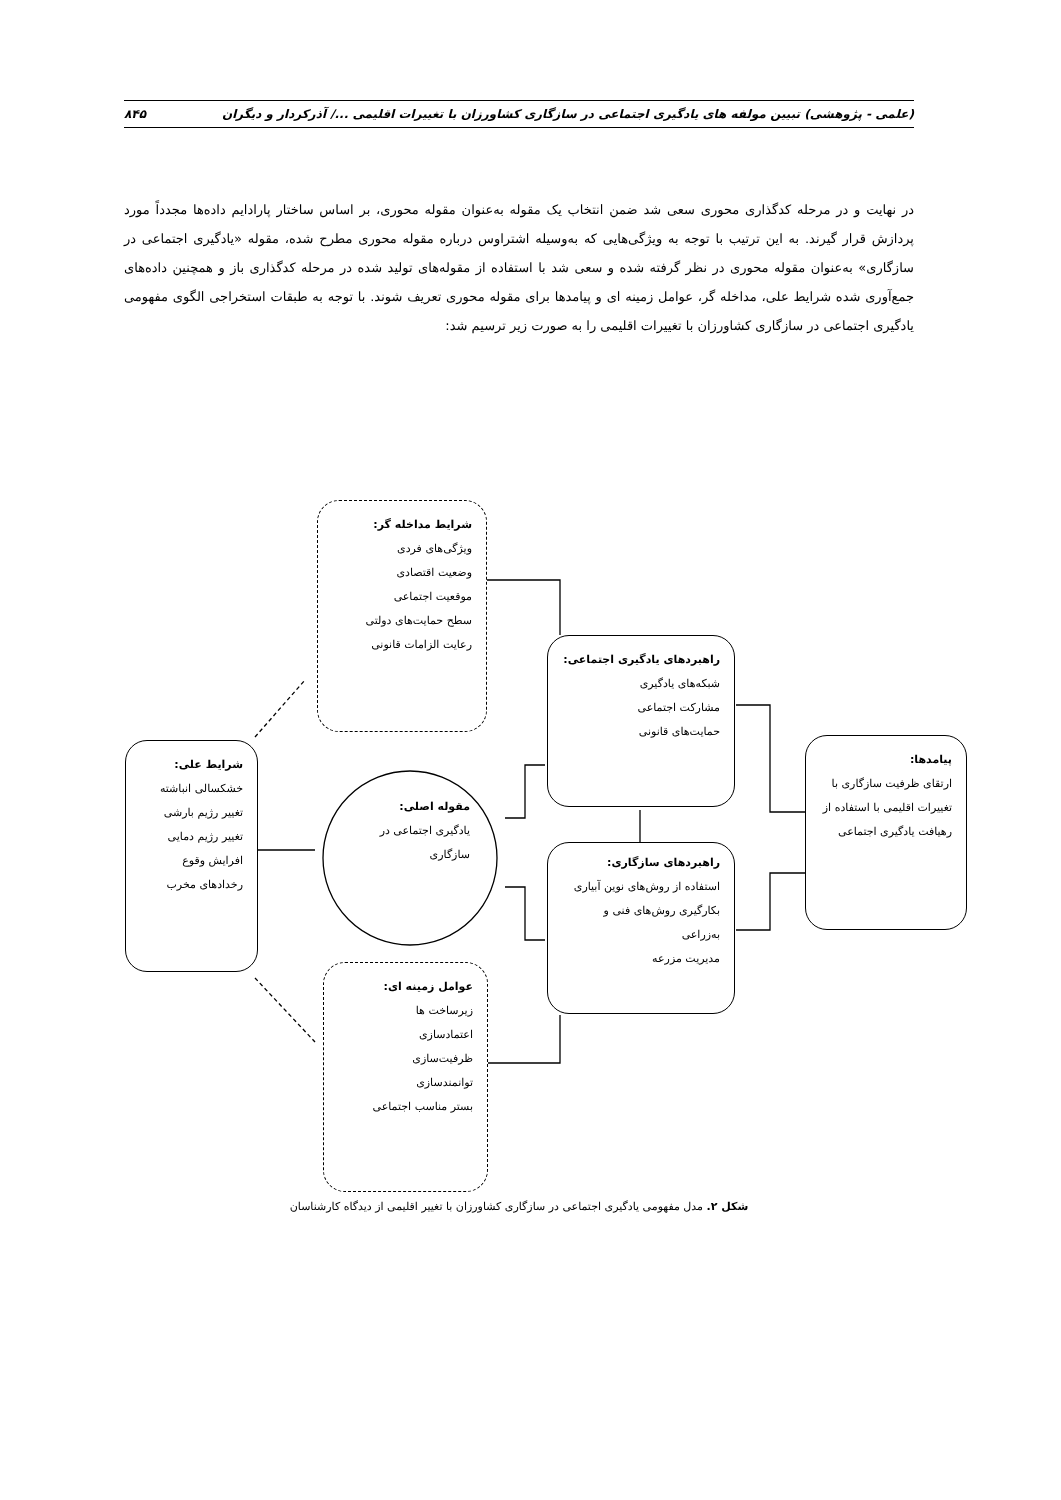(علمی - پژوهشی) تبیین مولفه های یادگیری اجتماعی در سازگاری کشاورزان با تغییرات اقلیمی .../ آذرکردار و دیگران ۸۴۵
در نهایت و در مرحله کدگذاری محوری سعی شد ضمن انتخاب یک مقوله به‌عنوان مقوله محوری، بر اساس ساختار پارادایم داده‌ها مجدداً مورد پردازش قرار گیرند. به این ترتیب با توجه به ویژگی‌هایی که به‌وسیله اشتراوس درباره مقوله محوری مطرح شده، مقوله «یادگیری اجتماعی در سازگاری» به‌عنوان مقوله محوری در نظر گرفته شده و سعی شد با استفاده از مقوله‌های تولید شده در مرحله کدگذاری باز و همچنین داده‌های جمع‌آوری شده شرایط علی، مداخله گر، عوامل زمینه ای و پیامدها برای مقوله محوری تعریف شوند. با توجه به طبقات استخراجی الگوی مفهومی یادگیری اجتماعی در سازگاری کشاورزان با تغییرات اقلیمی را به صورت زیر ترسیم شد:
شرایط مداخله گر:
ویژگی‌های فردی
وضعیت اقتصادی
موقعیت اجتماعی
سطح حمایت‌های دولتی
رعایت الزامات قانونی
راهبردهای یادگیری اجتماعی:
شبکه‌های یادگیری
مشارکت اجتماعی
حمایت‌های قانونی
شرایط علی:
خشکسالی انباشته
تغییر رژیم بارشی
تغییر رژیم دمایی
افرایش وقوع رخدادهای مخرب
مقوله اصلی:
یادگیری اجتماعی در سازگاری
راهبردهای سازگاری:
استفاده از روش‌های نوین آبیاری
بکارگیری روش‌های فنی و به‌زراعی
مدیریت مزرعه
پیامدها:
ارتقای ظرفیت سازگاری با تغییرات اقلیمی با استفاده از رهیافت یادگیری اجتماعی
عوامل زمینه ای:
زیرساخت ها
اعتمادسازی
ظرفیت‌سازی
توانمندسازی
بستر مناسب اجتماعی
شکل ۲. مدل مفهومی یادگیری اجتماعی در سازگاری کشاورزان با تغییر اقلیمی از دیدگاه کارشناسان